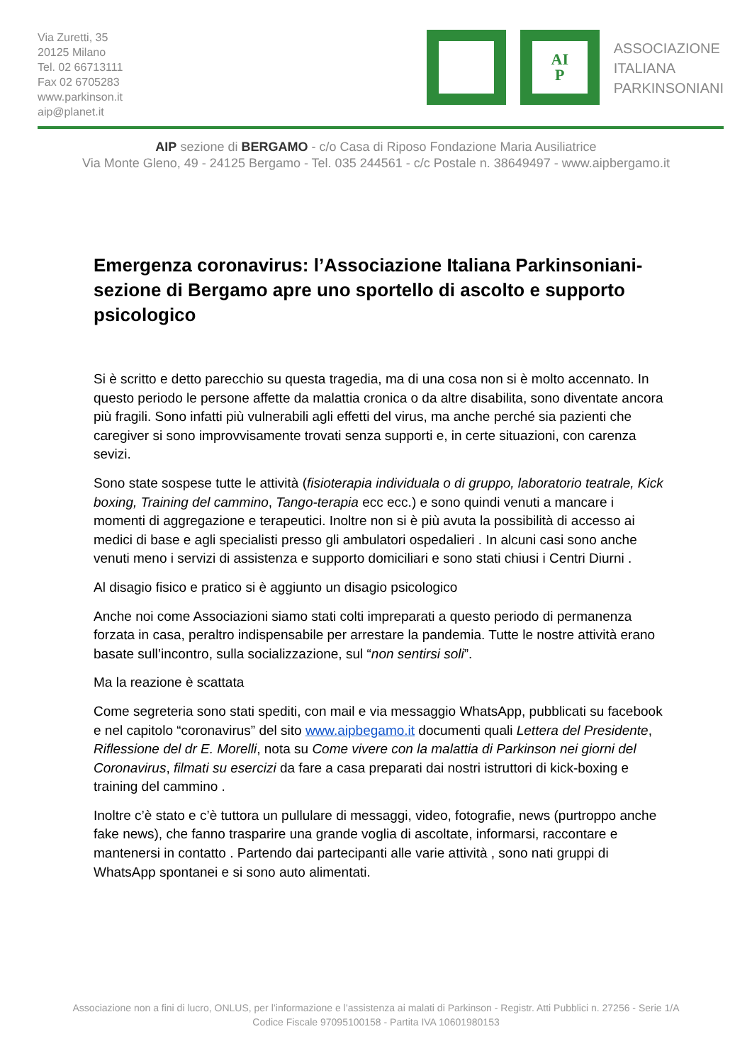Via Zuretti, 35
20125 Milano
Tel. 02 66713111
Fax 02 6705283
www.parkinson.it
aip@planet.it
AI
P
ASSOCIAZIONE
ITALIANA
PARKINSONIANI
AIP sezione di BERGAMO - c/o Casa di Riposo Fondazione Maria Ausiliatrice
Via Monte Gleno, 49 - 24125 Bergamo - Tel. 035 244561 - c/c Postale n. 38649497 - www.aipbergamo.it
Emergenza coronavirus: l’Associazione Italiana Parkinsoniani-sezione di Bergamo apre uno sportello di ascolto e supporto psicologico
Si è scritto e detto parecchio su questa tragedia, ma di una cosa non si è molto accennato. In questo periodo le persone affette da malattia cronica o da altre disabilita, sono diventate ancora più fragili. Sono infatti più vulnerabili agli effetti del virus, ma anche perché sia pazienti che caregiver si sono improvvisamente trovati senza supporti e, in certe situazioni, con carenza sevizi.
Sono state sospese tutte le attività (fisioterapia individuala o di gruppo, laboratorio teatrale, Kick boxing, Training del cammino, Tango-terapia ecc ecc.) e sono quindi venuti a mancare i momenti di aggregazione e terapeutici. Inoltre non si è più avuta la possibilità di accesso ai medici di base e agli specialisti presso gli ambulatori ospedalieri . In alcuni casi sono anche venuti meno i servizi di assistenza e supporto domiciliari e sono stati chiusi i Centri Diurni .
Al disagio fisico e pratico si è aggiunto un disagio psicologico
Anche noi come Associazioni siamo stati colti impreparati a questo periodo di permanenza forzata in casa, peraltro indispensabile per arrestare la pandemia. Tutte le nostre attività erano basate sull’incontro, sulla socializzazione, sul “non sentirsi soli”.
Ma la reazione è scattata
Come segreteria sono stati spediti, con mail e via messaggio WhatsApp, pubblicati su facebook e nel capitolo “coronavirus” del sito www.aipbegamo.it documenti quali Lettera del Presidente, Riflessione del dr E. Morelli, nota su Come vivere con la malattia di Parkinson nei giorni del Coronavirus, filmati su esercizi da fare a casa preparati dai nostri istruttori di kick-boxing e training del cammino .
Inoltre c’è stato e c’è tuttora un pullulare di messaggi, video, fotografie, news (purtroppo anche fake news), che fanno trasparire una grande voglia di ascoltate, informarsi, raccontare e mantenersi in contatto . Partendo dai partecipanti alle varie attività , sono nati gruppi di WhatsApp spontanei e si sono auto alimentati.
Associazione non a fini di lucro, ONLUS, per l’informazione e l’assistenza ai malati di Parkinson - Registr. Atti Pubblici n. 27256 - Serie 1/A
Codice Fiscale 97095100158 - Partita IVA 10601980153